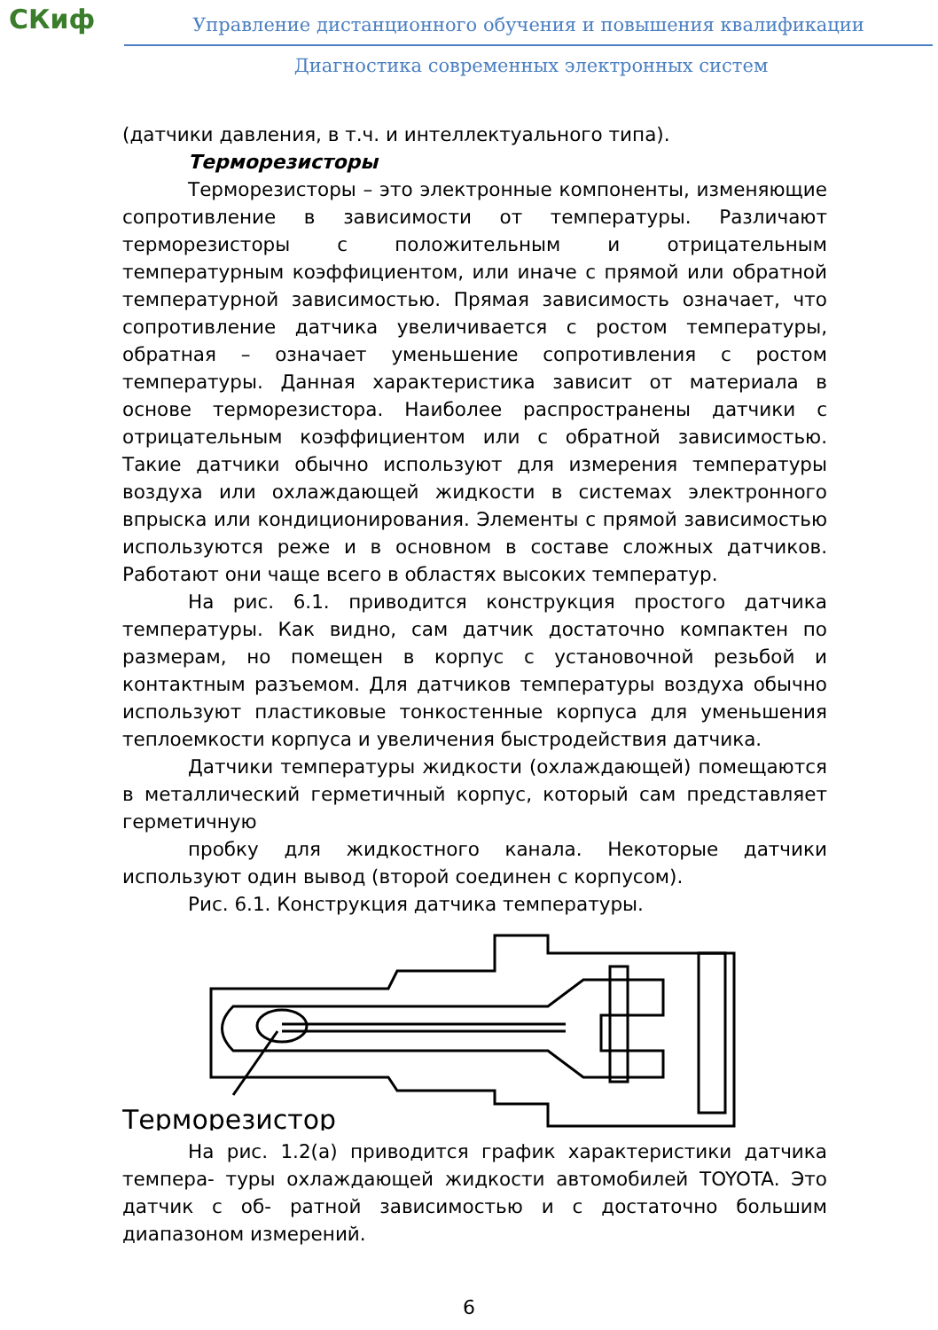СКиф
Управление дистанционного обучения и повышения квалификации
Диагностика современных электронных систем
(датчики давления, в т.ч. и интеллектуального типа).
Терморезисторы
Терморезисторы – это электронные компоненты, изменяющие сопротивление в зависимости от температуры. Различают терморезисторы с положительным и отрицательным температурным коэффициентом, или иначе с прямой или обратной температурной зависимостью. Прямая зависимость означает, что сопротивление датчика увеличивается с ростом температуры, обратная – означает уменьшение сопротивления с ростом температуры. Данная характеристика зависит от материала в основе терморезистора. Наиболее распространены датчики с отрицательным коэффициентом или с обратной зависимостью. Такие датчики обычно используют для измерения температуры воздуха или охлаждающей жидкости в системах электронного впрыска или кондиционирования. Элементы с прямой зависимостью используются реже и в основном в составе сложных датчиков. Работают они чаще всего в областях высоких температур.
На рис. 6.1. приводится конструкция простого датчика температуры. Как видно, сам датчик достаточно компактен по размерам, но помещен в корпус с установочной резьбой и контактным разъемом. Для датчиков температуры воздуха обычно используют пластиковые тонкостенные корпуса для уменьшения теплоемкости корпуса и увеличения быстродействия датчика.
Датчики температуры жидкости (охлаждающей) помещаются в металлический герметичный корпус, который сам представляет герметичную
пробку для жидкостного канала. Некоторые датчики используют один вывод (второй соединен с корпусом).
Рис. 6.1. Конструкция датчика температуры.
Терморезистор
На рис. 1.2(а) приводится график характеристики датчика темпера- туры охлаждающей жидкости автомобилей TOYOTA. Это датчик с об- ратной зависимостью и с достаточно большим диапазоном измерений.
6